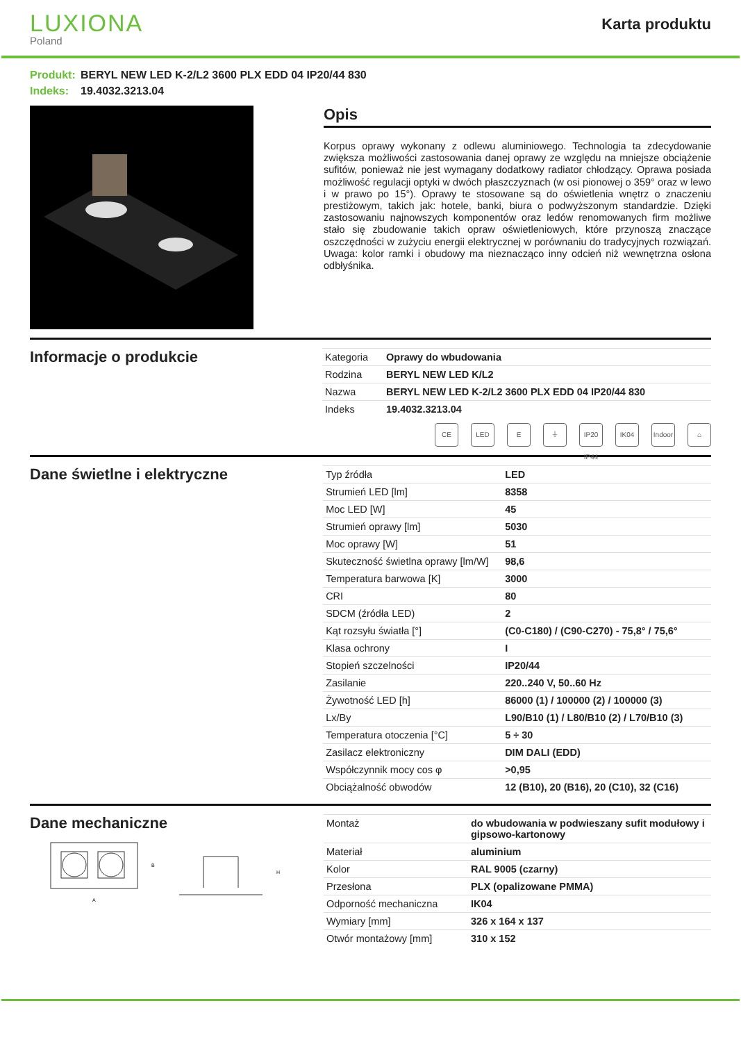LUXIONA
Poland
Karta produktu
Produkt: BERYL NEW LED K-2/L2 3600 PLX EDD 04 IP20/44 830
Indeks: 19.4032.3213.04
Opis
Korpus oprawy wykonany z odlewu aluminiowego. Technologia ta zdecydowanie zwiększa możliwości zastosowania danej oprawy ze względu na mniejsze obciążenie sufitów, ponieważ nie jest wymagany dodatkowy radiator chłodzący. Oprawa posiada możliwość regulacji optyki w dwóch płaszczyznach (w osi pionowej o 359° oraz w lewo i w prawo po 15°). Oprawy te stosowane są do oświetlenia wnętrz o znaczeniu prestiżowym, takich jak: hotele, banki, biura o podwyższonym standardzie. Dzięki zastosowaniu najnowszych komponentów oraz ledów renomowanych firm możliwe stało się zbudowanie takich opraw oświetleniowych, które przynoszą znaczące oszczędności w zużyciu energii elektrycznej w porównaniu do tradycyjnych rozwiązań. Uwaga: kolor ramki i obudowy ma nieznacząco inny odcień niż wewnętrzna osłona odbłyśnika.
Informacje o produkcie
| Kategoria | Oprawy do wbudowania |
| Rodzina | BERYL NEW LED K/L2 |
| Nazwa | BERYL NEW LED K-2/L2 3600 PLX EDD 04 IP20/44 830 |
| Indeks | 19.4032.3213.04 |
CE LED E ⏚ IP20 IP44
IK04 Indoor
⌂
Dane świetlne i elektryczne
| Typ źródła | LED |
| Strumień LED [lm] | 8358 |
| Moc LED [W] | 45 |
| Strumień oprawy [lm] | 5030 |
| Moc oprawy [W] | 51 |
| Skuteczność świetlna oprawy [lm/W] | 98,6 |
| Temperatura barwowa [K] | 3000 |
| CRI | 80 |
| SDCM (źródła LED) | 2 |
| Kąt rozsyłu światła [°] | (C0-C180) / (C90-C270) - 75,8° / 75,6° |
| Klasa ochrony | I |
| Stopień szczelności | IP20/44 |
| Zasilanie | 220..240 V, 50..60 Hz |
| Żywotność LED [h] | 86000 (1) / 100000 (2) / 100000 (3) |
| Lx/By | L90/B10 (1) / L80/B10 (2) / L70/B10 (3) |
| Temperatura otoczenia [°C] | 5 ÷ 30 |
| Zasilacz elektroniczny | DIM DALI (EDD) |
| Współczynnik mocy cos φ | >0,95 |
| Obciążalność obwodów | 12 (B10), 20 (B16), 20 (C10), 32 (C16) |
Dane mechaniczne
A
B
H
| Montaż | do wbudowania w podwieszany sufit modułowy i gipsowo-kartonowy |
| Materiał | aluminium |
| Kolor | RAL 9005 (czarny) |
| Przesłona | PLX (opalizowane PMMA) |
| Odporność mechaniczna | IK04 |
| Wymiary [mm] | 326 x 164 x 137 |
| Otwór montażowy [mm] | 310 x 152 |